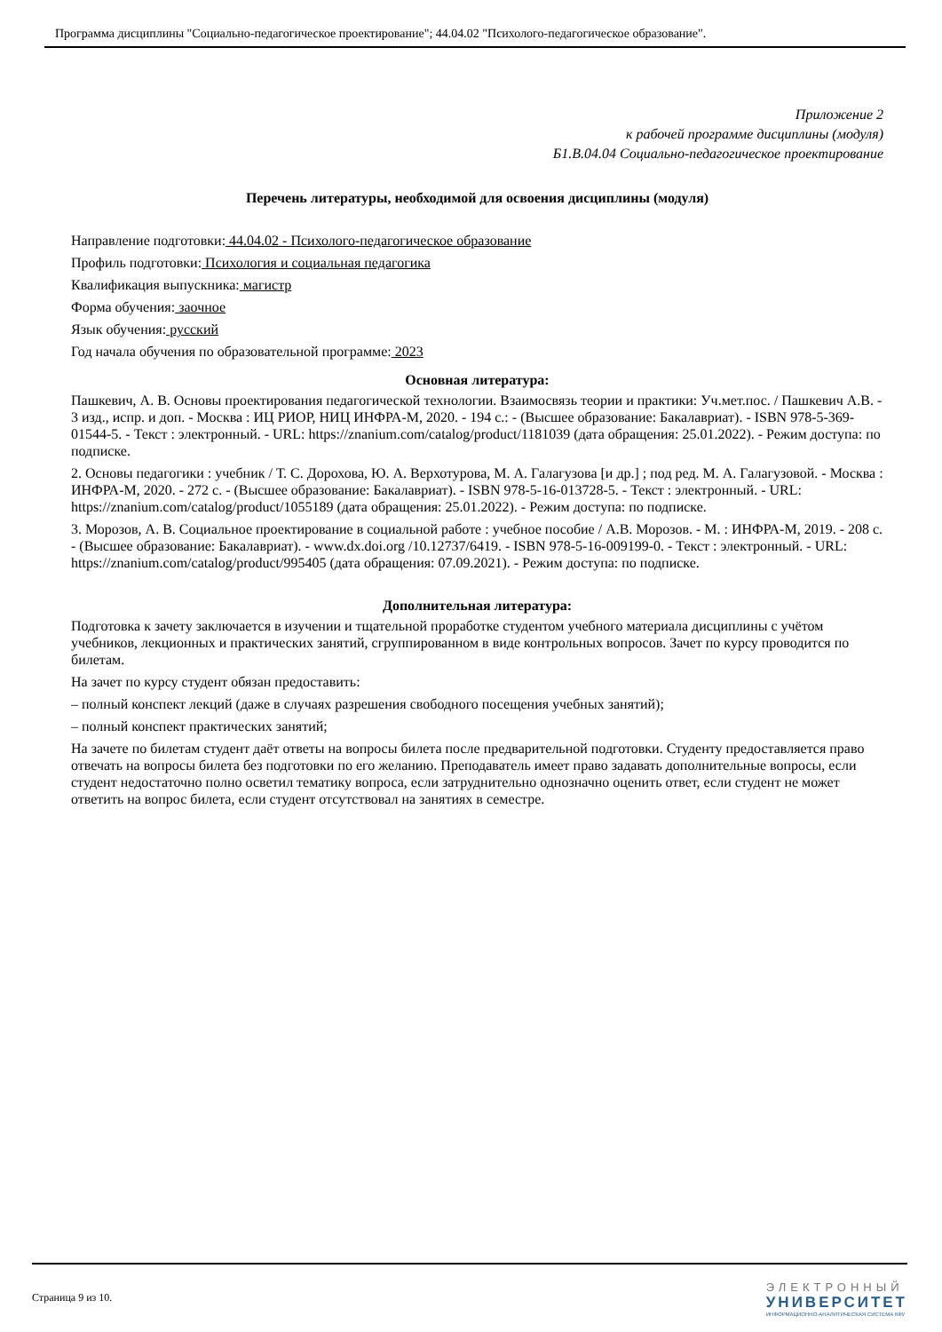Программа дисциплины "Социально-педагогическое проектирование"; 44.04.02 "Психолого-педагогическое образование".
Приложение 2
к рабочей программе дисциплины (модуля)
Б1.В.04.04 Социально-педагогическое проектирование
Перечень литературы, необходимой для освоения дисциплины (модуля)
Направление подготовки: 44.04.02 - Психолого-педагогическое образование
Профиль подготовки: Психология и социальная педагогика
Квалификация выпускника: магистр
Форма обучения: заочное
Язык обучения: русский
Год начала обучения по образовательной программе: 2023
Основная литература:
Пашкевич, А. В. Основы проектирования педагогической технологии. Взаимосвязь теории и практики: Уч.мет.пос. / Пашкевич А.В. - 3 изд., испр. и доп. - Москва : ИЦ РИОР, НИЦ ИНФРА-М, 2020. - 194 с.: - (Высшее образование: Бакалавриат). - ISBN 978-5-369-01544-5. - Текст : электронный. - URL: https://znanium.com/catalog/product/1181039 (дата обращения: 25.01.2022). - Режим доступа: по подписке.
2. Основы педагогики : учебник / Т. С. Дорохова, Ю. А. Верхотурова, М. А. Галагузова [и др.] ; под ред. М. А. Галагузовой. - Москва : ИНФРА-М, 2020. - 272 с. - (Высшее образование: Бакалавриат). - ISBN 978-5-16-013728-5. - Текст : электронный. - URL: https://znanium.com/catalog/product/1055189 (дата обращения: 25.01.2022). - Режим доступа: по подписке.
3. Морозов, А. В. Социальное проектирование в социальной работе : учебное пособие / А.В. Морозов. - М. : ИНФРА-М, 2019. - 208 с. - (Высшее образование: Бакалавриат). - www.dx.doi.org /10.12737/6419. - ISBN 978-5-16-009199-0. - Текст : электронный. - URL: https://znanium.com/catalog/product/995405 (дата обращения: 07.09.2021). - Режим доступа: по подписке.
Дополнительная литература:
Подготовка к зачету заключается в изучении и тщательной проработке студентом учебного материала дисциплины с учётом учебников, лекционных и практических занятий, сгруппированном в виде контрольных вопросов. Зачет по курсу проводится по билетам.
На зачет по курсу студент обязан предоставить:
– полный конспект лекций (даже в случаях разрешения свободного посещения учебных занятий);
– полный конспект практических занятий;
На зачете по билетам студент даёт ответы на вопросы билета после предварительной подготовки. Студенту предоставляется право отвечать на вопросы билета без подготовки по его желанию. Преподаватель имеет право задавать дополнительные вопросы, если студент недостаточно полно осветил тематику вопроса, если затруднительно однозначно оценить ответ, если студент не может ответить на вопрос билета, если студент отсутствовал на занятиях в семестре.
Страница 9 из 10.
ЭЛЕКТРОННЫЙ
УНИВЕРСИТЕТ
ИНФОРМАЦИОННО-АНАЛИТИЧЕСКАЯ СИСТЕМА КФУ